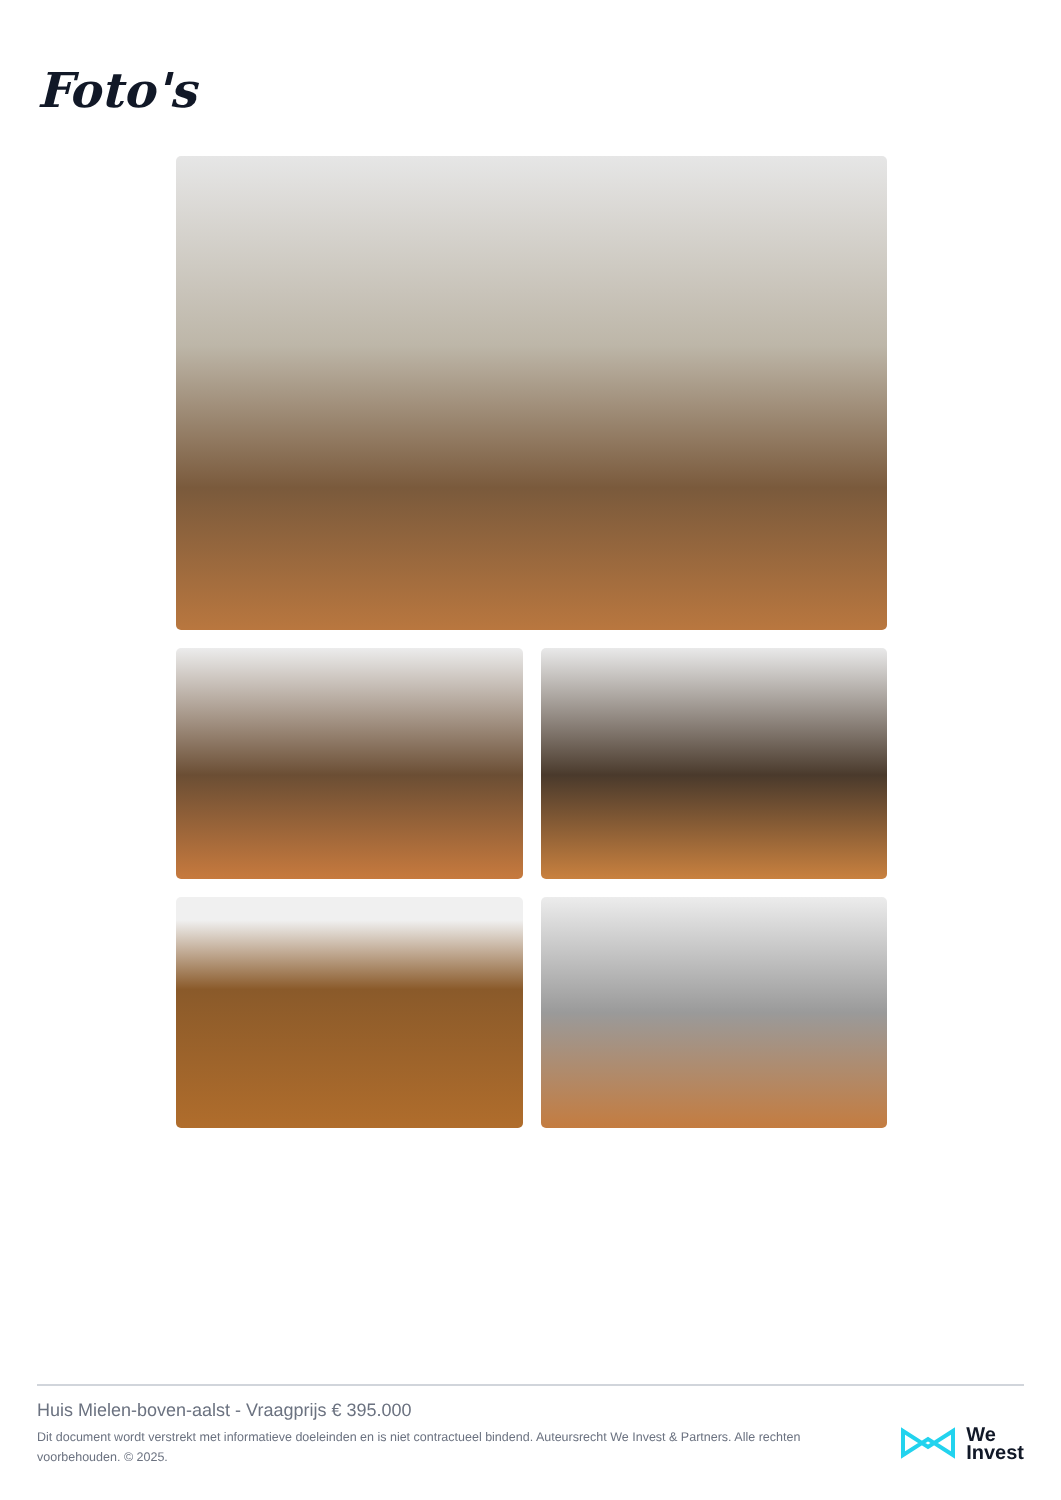Foto's
Huis Mielen-boven-aalst - Vraagprijs € 395.000
Dit document wordt verstrekt met informatieve doeleinden en is niet contractueel bindend. Auteursrecht We Invest & Partners. Alle rechten voorbehouden. © 2025.
We
Invest